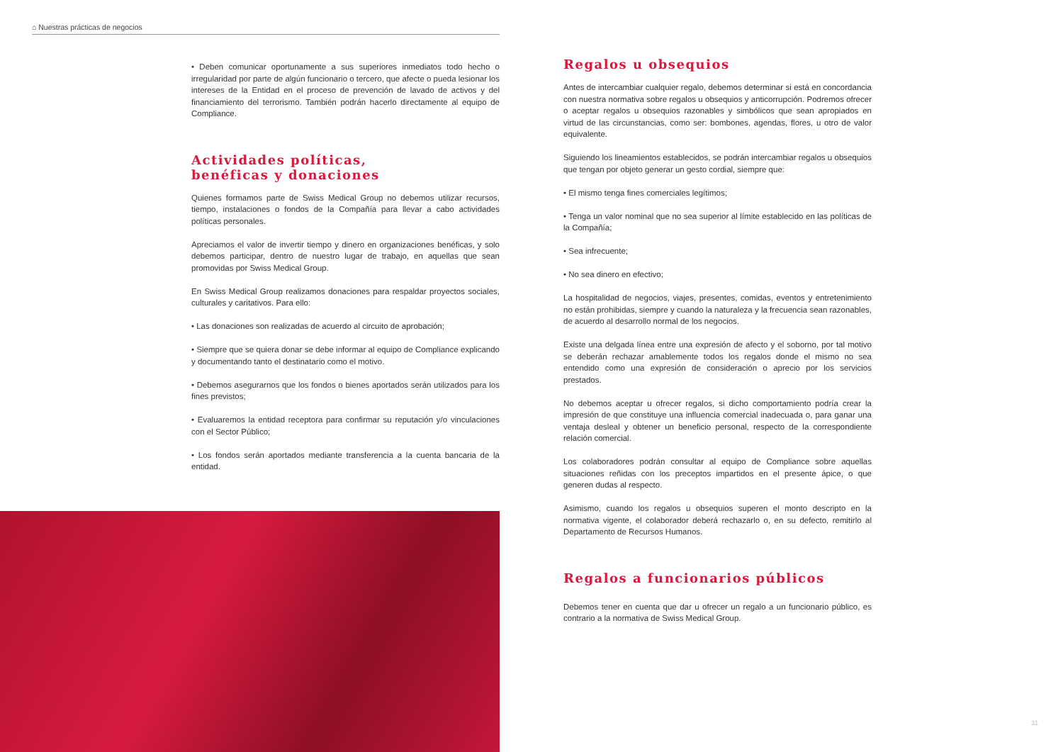⌂ Nuestras prácticas de negocios
• Deben comunicar oportunamente a sus superiores inmediatos todo hecho o irregularidad por parte de algún funcionario o tercero, que afecte o pueda lesionar los intereses de la Entidad en el proceso de prevención de lavado de activos y del financiamiento del terrorismo. También podrán hacerlo directamente al equipo de Compliance.
Actividades políticas,
benéficas y donaciones
Quienes formamos parte de Swiss Medical Group no debemos utilizar recursos, tiempo, instalaciones o fondos de la Compañía para llevar a cabo actividades políticas personales.
Apreciamos el valor de invertir tiempo y dinero en organizaciones benéficas, y solo debemos participar, dentro de nuestro lugar de trabajo, en aquellas que sean promovidas por Swiss Medical Group.
En Swiss Medical Group realizamos donaciones para respaldar proyectos sociales, culturales y caritativos. Para ello:
• Las donaciones son realizadas de acuerdo al circuito de aprobación;
• Siempre que se quiera donar se debe informar al equipo de Compliance explicando y documentando tanto el destinatario como el motivo.
• Debemos asegurarnos que los fondos o bienes aportados serán utilizados para los fines previstos;
• Evaluaremos la entidad receptora para confirmar su reputación y/o vinculaciones con el Sector Público;
• Los fondos serán aportados mediante transferencia a la cuenta bancaria de la entidad.
Regalos u obsequios
Antes de intercambiar cualquier regalo, debemos determinar si está en concordancia con nuestra normativa sobre regalos u obsequios y anticorrupción. Podremos ofrecer o aceptar regalos u obsequios razonables y simbólicos que sean apropiados en virtud de las circunstancias, como ser: bombones, agendas, flores, u otro de valor equivalente.
Siguiendo los lineamientos establecidos, se podrán intercambiar regalos u obsequios que tengan por objeto generar un gesto cordial, siempre que:
• El mismo tenga fines comerciales legítimos;
• Tenga un valor nominal que no sea superior al límite establecido en las políticas de la Compañía;
• Sea infrecuente;
• No sea dinero en efectivo;
La hospitalidad de negocios, viajes, presentes, comidas, eventos y entretenimiento no están prohibidas, siempre y cuando la naturaleza y la frecuencia sean razonables, de acuerdo al desarrollo normal de los negocios.
Existe una delgada línea entre una expresión de afecto y el soborno, por tal motivo se deberán rechazar amablemente todos los regalos donde el mismo no sea entendido como una expresión de consideración o aprecio por los servicios prestados.
No debemos aceptar u ofrecer regalos, si dicho comportamiento podría crear la impresión de que constituye una influencia comercial inadecuada o, para ganar una ventaja desleal y obtener un beneficio personal, respecto de la correspondiente relación comercial.
Los colaboradores podrán consultar al equipo de Compliance sobre aquellas situaciones reñidas con los preceptos impartidos en el presente ápice, o que generen dudas al respecto.
Asimismo, cuando los regalos u obsequios superen el monto descripto en la normativa vigente, el colaborador deberá rechazarlo o, en su defecto, remitirlo al Departamento de Recursos Humanos.
Regalos a funcionarios públicos
Debemos tener en cuenta que dar u ofrecer un regalo a un funcionario público, es contrario a la normativa de Swiss Medical Group.
31